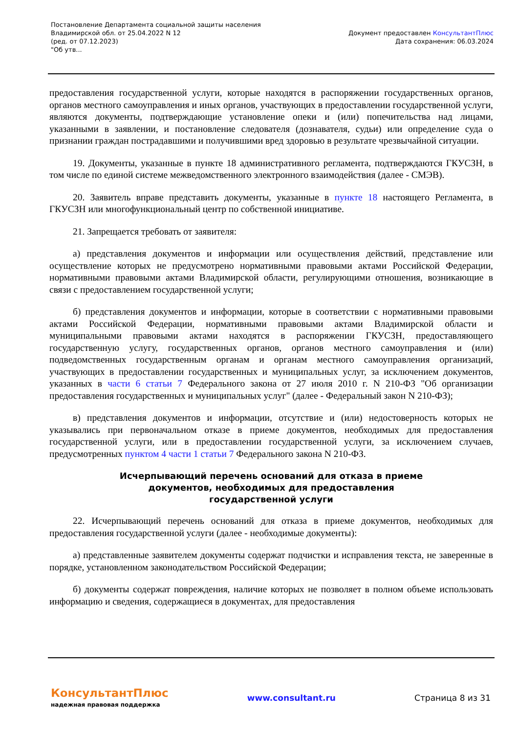Постановление Департамента социальной защиты населения
Владимирской обл. от 25.04.2022 N 12
(ред. от 07.12.2023)
"Об утв...
Документ предоставлен КонсультантПлюс
Дата сохранения: 06.03.2024
предоставления государственной услуги, которые находятся в распоряжении государственных органов, органов местного самоуправления и иных органов, участвующих в предоставлении государственной услуги, являются документы, подтверждающие установление опеки и (или) попечительства над лицами, указанными в заявлении, и постановление следователя (дознавателя, судьи) или определение суда о признании граждан пострадавшими и получившими вред здоровью в результате чрезвычайной ситуации.
19. Документы, указанные в пункте 18 административного регламента, подтверждаются ГКУСЗН, в том числе по единой системе межведомственного электронного взаимодействия (далее - СМЭВ).
20. Заявитель вправе представить документы, указанные в пункте 18 настоящего Регламента, в ГКУСЗН или многофункциональный центр по собственной инициативе.
21. Запрещается требовать от заявителя:
а) представления документов и информации или осуществления действий, представление или осуществление которых не предусмотрено нормативными правовыми актами Российской Федерации, нормативными правовыми актами Владимирской области, регулирующими отношения, возникающие в связи с предоставлением государственной услуги;
б) представления документов и информации, которые в соответствии с нормативными правовыми актами Российской Федерации, нормативными правовыми актами Владимирской области и муниципальными правовыми актами находятся в распоряжении ГКУСЗН, предоставляющего государственную услугу, государственных органов, органов местного самоуправления и (или) подведомственных государственным органам и органам местного самоуправления организаций, участвующих в предоставлении государственных и муниципальных услуг, за исключением документов, указанных в части 6 статьи 7 Федерального закона от 27 июля 2010 г. N 210-ФЗ "Об организации предоставления государственных и муниципальных услуг" (далее - Федеральный закон N 210-ФЗ);
в) представления документов и информации, отсутствие и (или) недостоверность которых не указывались при первоначальном отказе в приеме документов, необходимых для предоставления государственной услуги, или в предоставлении государственной услуги, за исключением случаев, предусмотренных пунктом 4 части 1 статьи 7 Федерального закона N 210-ФЗ.
Исчерпывающий перечень оснований для отказа в приеме документов, необходимых для предоставления государственной услуги
22. Исчерпывающий перечень оснований для отказа в приеме документов, необходимых для предоставления государственной услуги (далее - необходимые документы):
а) представленные заявителем документы содержат подчистки и исправления текста, не заверенные в порядке, установленном законодательством Российской Федерации;
б) документы содержат повреждения, наличие которых не позволяет в полном объеме использовать информацию и сведения, содержащиеся в документах, для предоставления
КонсультантПлюс
надежная правовая поддержка
www.consultant.ru Страница 8 из 31